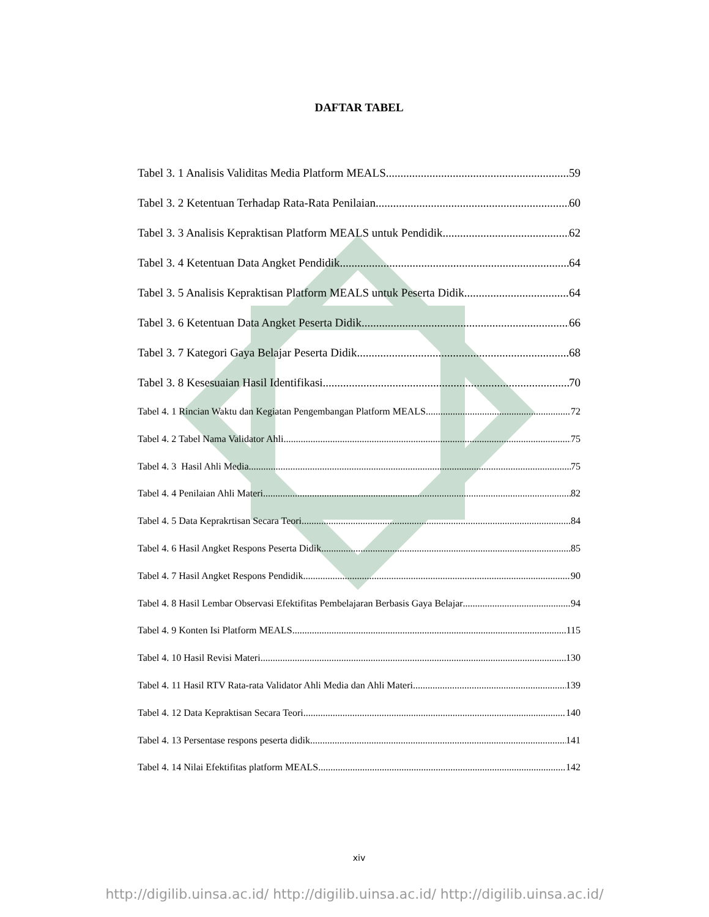DAFTAR TABEL
Tabel 3. 1 Analisis Validitas Media Platform MEALS 59
Tabel 3. 2 Ketentuan Terhadap Rata-Rata Penilaian 60
Tabel 3. 3 Analisis Kepraktisan Platform MEALS untuk Pendidik 62
Tabel 3. 4 Ketentuan Data Angket Pendidik 64
Tabel 3. 5 Analisis Kepraktisan Platform MEALS untuk Peserta Didik 64
Tabel 3. 6 Ketentuan Data Angket Peserta Didik 66
Tabel 3. 7 Kategori Gaya Belajar Peserta Didik 68
Tabel 3. 8 Kesesuaian Hasil Identifikasi 70
Tabel 4. 1 Rincian Waktu dan Kegiatan Pengembangan Platform MEALS 72
Tabel 4. 2 Tabel Nama Validator Ahli 75
Tabel 4. 3 Hasil Ahli Media 75
Tabel 4. 4 Penilaian Ahli Materi 82
Tabel 4. 5 Data Keprakrtisan Secara Teori 84
Tabel 4. 6 Hasil Angket Respons Peserta Didik 85
Tabel 4. 7 Hasil Angket Respons Pendidik 90
Tabel 4. 8 Hasil Lembar Observasi Efektifitas Pembelajaran Berbasis Gaya Belajar 94
Tabel 4. 9 Konten Isi Platform MEALS. 115
Tabel 4. 10 Hasil Revisi Materi 130
Tabel 4. 11 Hasil RTV Rata-rata Validator Ahli Media dan Ahli Materi 139
Tabel 4. 12 Data Kepraktisan Secara Teori 140
Tabel 4. 13 Persentase respons peserta didik 141
Tabel 4. 14 Nilai Efektifitas platform MEALS 142
xiv
http://digilib.uinsa.ac.id/ http://digilib.uinsa.ac.id/ http://digilib.uinsa.ac.id/